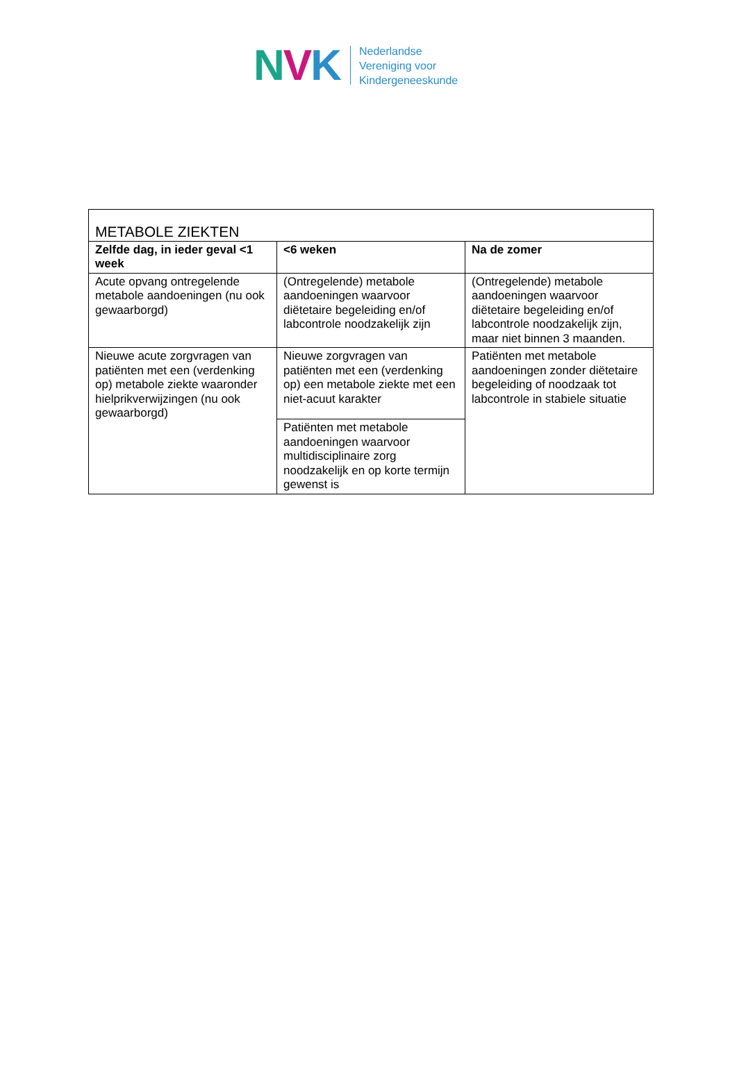NVK
Nederlandse
Vereniging voor
Kindergeneeskunde
| METABOLE ZIEKTEN | | |
| --- | --- | --- |
| Zelfde dag, in ieder geval <1 week | <6 weken | Na de zomer |
| Acute opvang ontregelende metabole aandoeningen (nu ook gewaarborgd) | (Ontregelende) metabole aandoeningen waarvoor diëtetaire begeleiding en/of labcontrole noodzakelijk zijn | (Ontregelende) metabole aandoeningen waarvoor diëtetaire begeleiding en/of labcontrole noodzakelijk zijn, maar niet binnen 3 maanden. |
| Nieuwe acute zorgvragen van patiënten met een (verdenking op) metabole ziekte waaronder hielprikverwijzingen (nu ook gewaarborgd) | Nieuwe zorgvragen van patiënten met een (verdenking op) een metabole ziekte met een niet-acuut karakter | Patiënten met metabole aandoeningen zonder diëtetaire begeleiding of noodzaak tot labcontrole in stabiele situatie |
| | Patiënten met metabole aandoeningen waarvoor multidisciplinaire zorg noodzakelijk en op korte termijn gewenst is | |